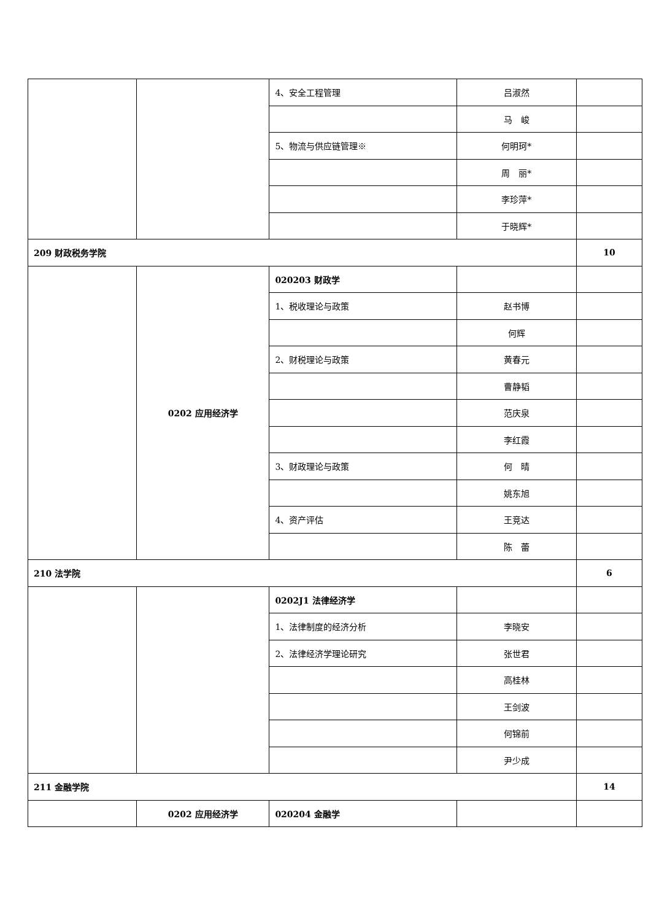| | | 4、安全工程管理 | 吕淑然 | |
| | | | 马 峻 | |
| | | 5、物流与供应链管理※ | 何明珂* | |
| | | | 周 丽* | |
| | | | 李珍萍* | |
| | | | 于晓辉* | |
| 209 财政税务学院 | | | | 10 |
| | 0202 应用经济学 | 020203 财政学 | | |
| | | 1、税收理论与政策 | 赵书博 | |
| | | | 何辉 | |
| | | 2、财税理论与政策 | 黄春元 | |
| | | | 曹静韬 | |
| | | | 范庆泉 | |
| | | | 李红霞 | |
| | | 3、财政理论与政策 | 何 晴 | |
| | | | 姚东旭 | |
| | | 4、资产评估 | 王竞达 | |
| | | | 陈 蕾 | |
| 210 法学院 | | | | 6 |
| | | 0202J1 法律经济学 | | |
| | | 1、法律制度的经济分析 | 李晓安 | |
| | | 2、法律经济学理论研究 | 张世君 | |
| | | | 高桂林 | |
| | | | 王剑波 | |
| | | | 何锦前 | |
| | | | 尹少成 | |
| 211 金融学院 | | | | 14 |
| | 0202 应用经济学 | 020204 金融学 | | |